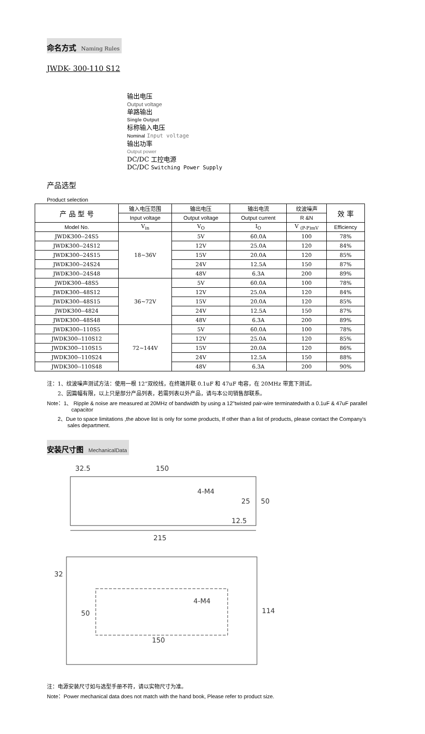命名方式 Naming Rules
JWDK- 300-110 S12
输出电压
Output voltage
单路输出
Single Output
标称输入电压
Nominal Input voltage
输出功率
Output power
DC/DC 工控电源
DC/DC Switching Power Supply
产品选型
Product selection
| 产 品 型 号 | 输入电压范围 | 输出电压 | 输出电流 | 纹波噪声 | 效 率 |
| --- | --- | --- | --- | --- | --- |
| | Input voltage | Output voltage | Output current | R &N | |
| Model No. | V<sub>in</sub> | V<sub>O</sub> | I<sub>O</sub> | V <sub>(P-P)mV</sub> | Efficiency |
| JWDK300--24S5 | 18~36V | 5V | 60.0A | 100 | 78% |
| JWDK300--24S12 | | 12V | 25.0A | 120 | 84% |
| JWDK300--24S15 | | 15V | 20.0A | 120 | 85% |
| JWDK300--24S24 | | 24V | 12.5A | 150 | 87% |
| JWDK300--24S48 | | 48V | 6.3A | 200 | 89% |
| JWDK300--48S5 | 36~72V | 5V | 60.0A | 100 | 78% |
| JWDK300--48S12 | | 12V | 25.0A | 120 | 84% |
| JWDK300--48S15 | | 15V | 20.0A | 120 | 85% |
| JWDK300--4824 | | 24V | 12.5A | 150 | 87% |
| JWDK300--48S48 | | 48V | 6.3A | 200 | 89% |
| JWDK300--110S5 | 72~144V | 5V | 60.0A | 100 | 78% |
| JWDK300--110S12 | | 12V | 25.0A | 120 | 85% |
| JWDK300--110S15 | | 15V | 20.0A | 120 | 86% |
| JWDK300--110S24 | | 24V | 12.5A | 150 | 88% |
| JWDK300--110S48 | | 48V | 6.3A | 200 | 90% |
注：1、纹波噪声测试方法：使用一根 12”双绞线，在终端并联 0.1uF 和 47uF 电容，在 20MHz 带宽下测试。
2、因篇幅有限，以上只是部分产品列表，若需列表以外产品，请与本公司销售部联系。
Note：1、 Ripple & noise are measured at 20MHz of bandwidth by using a 12"twisted pair-wire terminatedwith a 0.1uF & 47uF parallel
capacitor
2、Due to space limitations ,the above list is only for some products, If other than a list of products, please contact the Company's
sales department.
安装尺寸图 MechanicalData
32.5
150
4-M4
50
12.5
215
25
32
4-M4
50
150
114
注：电源安装尺寸如与选型手册不符，请以实物尺寸为准。
Note：Power mechanical data does not match with the hand book, Please refer to product size.